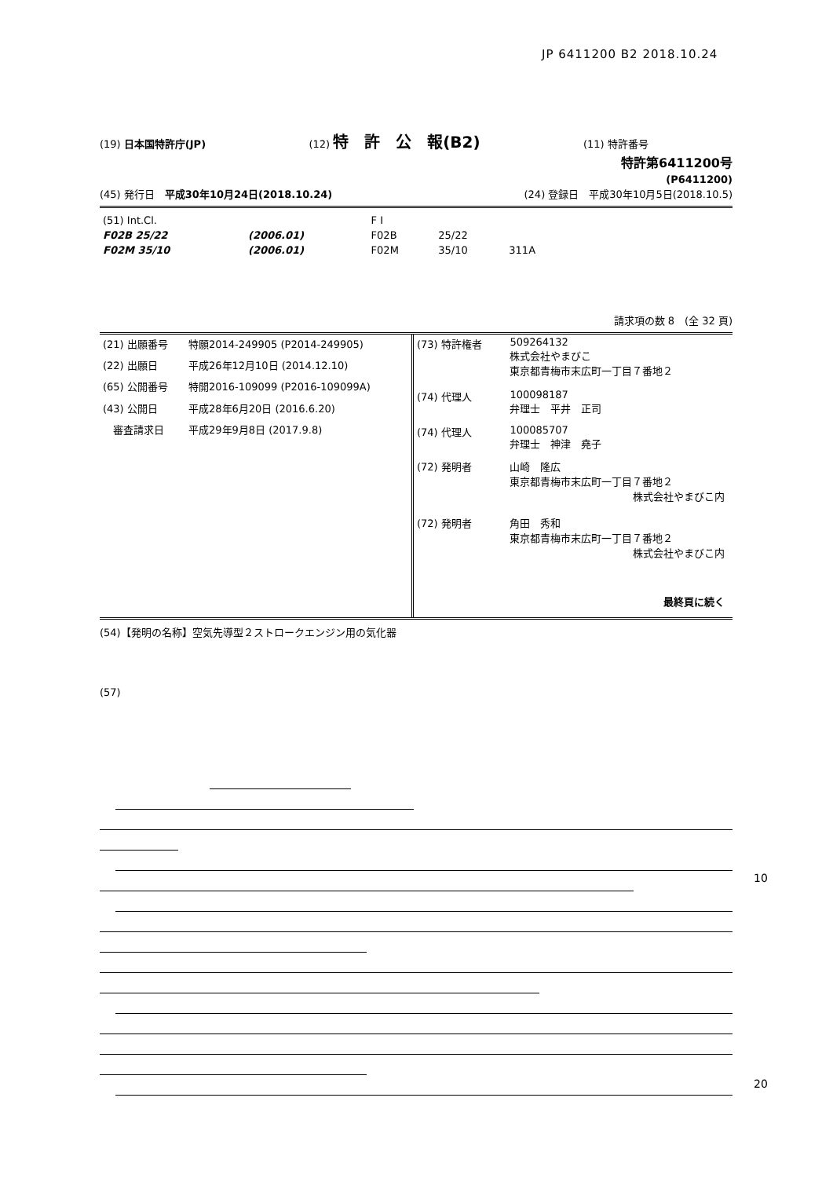JP 6411200 B2 2018.10.24
(19) 日本国特許庁(JP) (12) 特　許　公　報(B2) (11) 特許番号
特許第6411200号
(P6411200)
(45) 発行日　平成30年10月24日(2018.10.24) (24) 登録日　平成30年10月5日(2018.10.5)
| (51) Int.Cl. | | F I | | |
| F02B 25/22 | (2006.01) | F02B | 25/22 | |
| F02M 35/10 | (2006.01) | F02M | 35/10 | 311A |
請求項の数 8　(全 32 頁)
| (21) 出願番号 | 特願2014-249905 (P2014-249905) |
| (22) 出願日 | 平成26年12月10日 (2014.12.10) |
| (65) 公開番号 | 特開2016-109099 (P2016-109099A) |
| (43) 公開日 | 平成28年6月20日 (2016.6.20) |
| 審査請求日 | 平成29年9月8日 (2017.9.8) |
| (73) 特許権者 | 509264132 株式会社やまびこ 東京都青梅市末広町一丁目７番地２ |
| (74) 代理人 | 100098187 弁理士 平井 正司 |
| (74) 代理人 | 100085707 弁理士 神津 堯子 |
| (72) 発明者 | 山崎 隆広 東京都青梅市末広町一丁目７番地２ 株式会社やまびこ内 |
| (72) 発明者 | 角田 秀和 東京都青梅市末広町一丁目７番地２ 株式会社やまびこ内 |
| | 最終頁に続く |
(54)【発明の名称】空気先導型２ストロークエンジン用の気化器
(57)
10
20